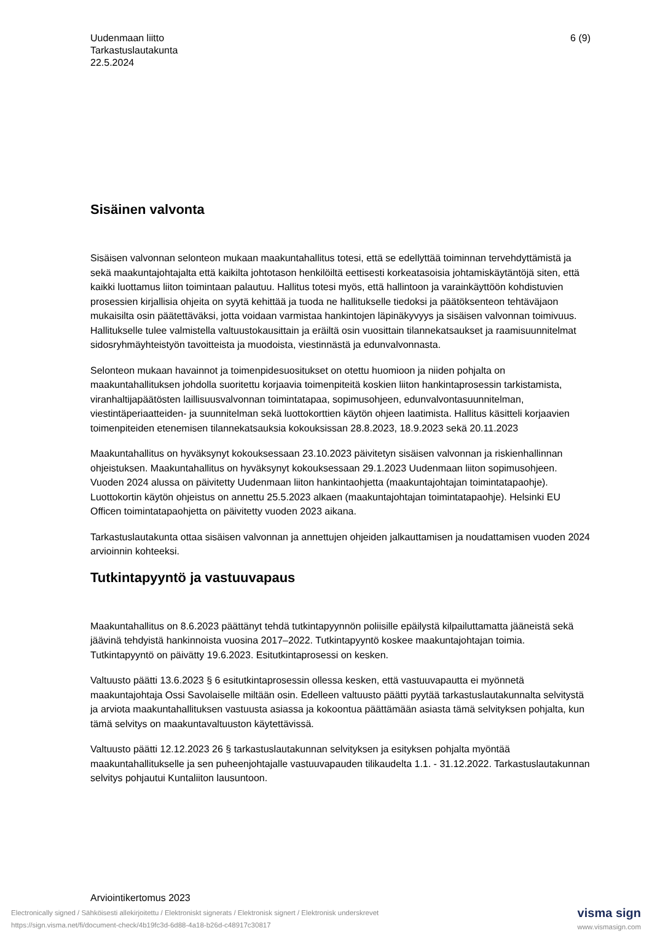Uudenmaan liitto
Tarkastuslautakunta
22.5.2024
6 (9)
Sisäinen valvonta
Sisäisen valvonnan selonteon mukaan maakuntahallitus totesi, että se edellyttää toiminnan tervehdyttämistä ja sekä maakuntajohtajalta että kaikilta johtotason henkilöiltä eettisesti korkeatasoisia johtamiskäytäntöjä siten, että kaikki luottamus liiton toimintaan palautuu. Hallitus totesi myös, että hallintoon ja varainkäyttöön kohdistuvien prosessien kirjallisia ohjeita on syytä kehittää ja tuoda ne hallitukselle tiedoksi ja päätöksenteon tehtäväjaon mukaisilta osin päätettäväksi, jotta voidaan varmistaa hankintojen läpinäkyvyys ja sisäisen valvonnan toimivuus. Hallitukselle tulee valmistella valtuustokausittain ja eräiltä osin vuosittain tilannekatsaukset ja raamisuunnitelmat sidosryhmäyhteistyön tavoitteista ja muodoista, viestinnästä ja edunvalvonnasta.
Selonteon mukaan havainnot ja toimenpidesuositukset on otettu huomioon ja niiden pohjalta on maakuntahallituksen johdolla suoritettu korjaavia toimenpiteitä koskien liiton hankintaprosessin tarkistamista, viranhaltijapäätösten laillisuusvalvonnan toimintatapaa, sopimusohjeen, edunvalvontasuunnitelman, viestintäperiaatteiden- ja suunnitelman sekä luottokorttien käytön ohjeen laatimista. Hallitus käsitteli korjaavien toimenpiteiden etenemisen tilannekatsauksia kokouksissan 28.8.2023, 18.9.2023 sekä 20.11.2023
Maakuntahallitus on hyväksynyt kokouksessaan 23.10.2023 päivitetyn sisäisen valvonnan ja riskienhallinnan ohjeistuksen. Maakuntahallitus on hyväksynyt kokouksessaan 29.1.2023 Uudenmaan liiton sopimusohjeen. Vuoden 2024 alussa on päivitetty Uudenmaan liiton hankintaohjetta (maakuntajohtajan toimintatapaohje). Luottokortin käytön ohjeistus on annettu 25.5.2023 alkaen (maakuntajohtajan toimintatapaohje). Helsinki EU Officen toimintatapaohjetta on päivitetty vuoden 2023 aikana.
Tarkastuslautakunta ottaa sisäisen valvonnan ja annettujen ohjeiden jalkauttamisen ja noudattamisen vuoden 2024 arvioinnin kohteeksi.
Tutkintapyyntö ja vastuuvapaus
Maakuntahallitus on 8.6.2023 päättänyt tehdä tutkintapyynnön poliisille epäilystä kilpailuttamatta jääneistä sekä jäävinä tehdyistä hankinnoista vuosina 2017–2022. Tutkintapyyntö koskee maakuntajohtajan toimia. Tutkintapyyntö on päivätty 19.6.2023. Esitutkintaprosessi on kesken.
Valtuusto päätti 13.6.2023 § 6 esitutkintaprosessin ollessa kesken, että vastuuvapautta ei myönnetä maakuntajohtaja Ossi Savolaiselle miltään osin. Edelleen valtuusto päätti pyytää tarkastuslautakunnalta selvitystä ja arviota maakuntahallituksen vastuusta asiassa ja kokoontua päättämään asiasta tämä selvityksen pohjalta, kun tämä selvitys on maakuntavaltuuston käytettävissä.
Valtuusto päätti 12.12.2023 26 § tarkastuslautakunnan selvityksen ja esityksen pohjalta myöntää maakuntahallitukselle ja sen puheenjohtajalle vastuuvapauden tilikaudelta 1.1. - 31.12.2022. Tarkastuslautakunnan selvitys pohjautui Kuntaliiton lausuntoon.
Arviointikertomus 2023
visma sign
www.vismasign.com
Electronically signed / Sähköisesti allekirjoitettu / Elektroniskt signerats / Elektronisk signert / Elektronisk underskrevet
https://sign.visma.net/fi/document-check/4b19fc3d-6d88-4a18-b26d-c48917c30817